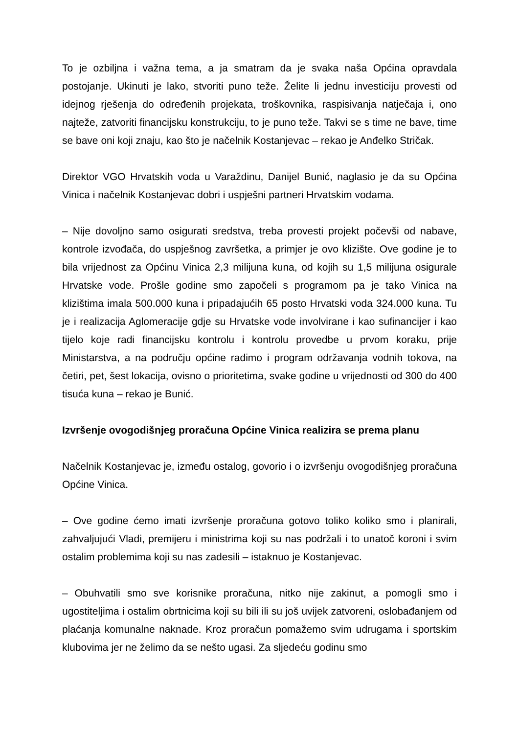To je ozbiljna i važna tema, a ja smatram da je svaka naša Općina opravdala postojanje. Ukinuti je lako, stvoriti puno teže. Želite li jednu investiciju provesti od idejnog rješenja do određenih projekata, troškovnika, raspisivanja natječaja i, ono najteže, zatvoriti financijsku konstrukciju, to je puno teže. Takvi se s time ne bave, time se bave oni koji znaju, kao što je načelnik Kostanjevac – rekao je Anđelko Stričak.
Direktor VGO Hrvatskih voda u Varaždinu, Danijel Bunić, naglasio je da su Općina Vinica i načelnik Kostanjevac dobri i uspješni partneri Hrvatskim vodama.
– Nije dovoljno samo osigurati sredstva, treba provesti projekt počevši od nabave, kontrole izvođača, do uspješnog završetka, a primjer je ovo klizište. Ove godine je to bila vrijednost za Općinu Vinica 2,3 milijuna kuna, od kojih su 1,5 milijuna osigurale Hrvatske vode. Prošle godine smo započeli s programom pa je tako Vinica na klizištima imala 500.000 kuna i pripadajućih 65 posto Hrvatski voda 324.000 kuna. Tu je i realizacija Aglomeracije gdje su Hrvatske vode involvirane i kao sufinancijer i kao tijelo koje radi financijsku kontrolu i kontrolu provedbe u prvom koraku, prije Ministarstva, a na području općine radimo i program održavanja vodnih tokova, na četiri, pet, šest lokacija, ovisno o prioritetima, svake godine u vrijednosti od 300 do 400 tisuća kuna – rekao je Bunić.
Izvršenje ovogodišnjeg proračuna Općine Vinica realizira se prema planu
Načelnik Kostanjevac je, između ostalog, govorio i o izvršenju ovogodišnjeg proračuna Općine Vinica.
– Ove godine ćemo imati izvršenje proračuna gotovo toliko koliko smo i planirali, zahvaljujući Vladi, premijeru i ministrima koji su nas podržali i to unatoč koroni i svim ostalim problemima koji su nas zadesili – istaknuo je Kostanjevac.
– Obuhvatili smo sve korisnike proračuna, nitko nije zakinut, a pomogli smo i ugostiteljima i ostalim obrtnicima koji su bili ili su još uvijek zatvoreni, oslobađanjem od plaćanja komunalne naknade. Kroz proračun pomažemo svim udrugama i sportskim klubovima jer ne želimo da se nešto ugasi. Za sljedeću godinu smo